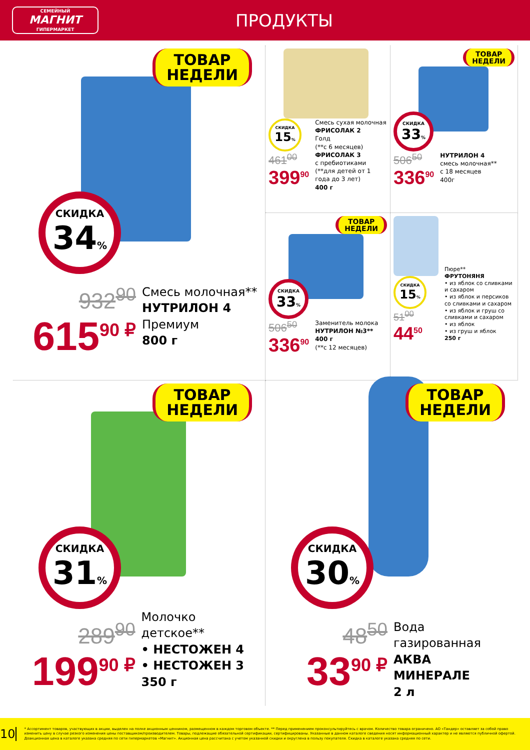СЕМЕЙНЫЙ
МАГНИТ
ГИПЕРМАРКЕТ
ПРОДУКТЫ
ТОВАР
НЕДЕЛИ
СКИДКА
34%
932<sup>90</sup>
615<sup>90 ₽</sup>
Смесь молочная**
НУТРИЛОН 4
Премиум
800 г
СКИДКА
15%
461<sup>00</sup>
399<sup>90</sup>
Смесь сухая молочная
ФРИСОЛАК 2
Голд
(**с 6 месяцев)
ФРИСОЛАК 3
с пребиотиками
(**для детей от 1 года до 3 лет)
400 г
ТОВАР
НЕДЕЛИ
СКИДКА
33%
506<sup>50</sup>
336<sup>90</sup>
НУТРИЛОН 4
смесь молочная**
с 18 месяцев
400г
ТОВАР
НЕДЕЛИ
СКИДКА
33%
506<sup>50</sup>
336<sup>90</sup>
Заменитель молока
НУТРИЛОН №3**
400 г
(**с 12 месяцев)
СКИДКА
15%
51<sup>00</sup>
44<sup>50</sup>
Пюре**
ФРУТОНЯНЯ
• из яблок со сливками и сахаром
• из яблок и персиков со сливками и сахаром
• из яблок и груш со сливками и сахаром
• из яблок
• из груш и яблок
250 г
ТОВАР
НЕДЕЛИ
СКИДКА
31%
289<sup>90</sup>
199<sup>90 ₽</sup>
Молочко детское**
• НЕСТОЖЕН 4
• НЕСТОЖЕН 3
350 г
ТОВАР
НЕДЕЛИ
СКИДКА
30%
48<sup>50</sup>
33<sup>90 ₽</sup>
Вода газированная
АКВА
МИНЕРАЛЕ
2 л
10
* Ассортимент товаров, участвующих в акции, выделен на полке акционным ценником, размещенном в каждом торговом объекте. ** Перед применением проконсультируйтесь с врачом. Количество товара ограничено. АО «Тандер» оставляет за собой право изменить цену в случае резкого изменения цены поставщиком/производителем. Товары, подлежащие обязательной сертификации, сертифицированы. Указанные в данном каталоге сведения носят информационный характер и не являются публичной офертой. Доакционная цена в каталоге указана средняя по сети гипермаркетов «Магнит». Акционная цена рассчитана с учетом указанной скидки и округлена в пользу покупателя. Скидка в каталоге указана средняя по сети.